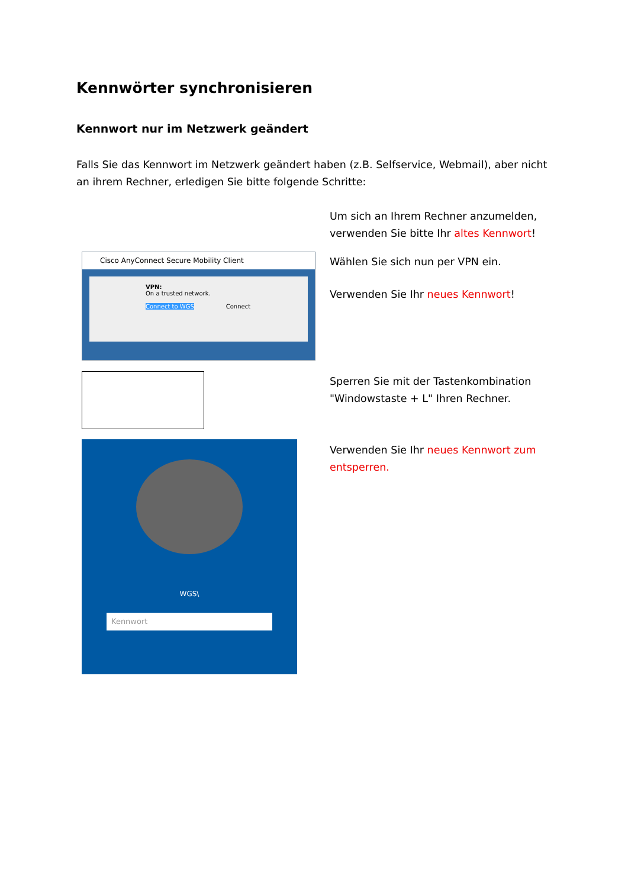Kennwörter synchronisieren
Kennwort nur im Netzwerk geändert
Falls Sie das Kennwort im Netzwerk geändert haben (z.B. Selfservice, Webmail), aber nicht an ihrem Rechner, erledigen Sie bitte folgende Schritte:
Um sich an Ihrem Rechner anzumelden, verwenden Sie bitte Ihr altes Kennwort!
Cisco AnyConnect Secure Mobility Client
VPN:
On a trusted network.
Connect to WGS Connect
Wählen Sie sich nun per VPN ein.
Verwenden Sie Ihr neues Kennwort!
Sperren Sie mit der Tastenkombination "Windowstaste + L" Ihren Rechner.
WGS\
Kennwort
Verwenden Sie Ihr neues Kennwort zum entsperren.